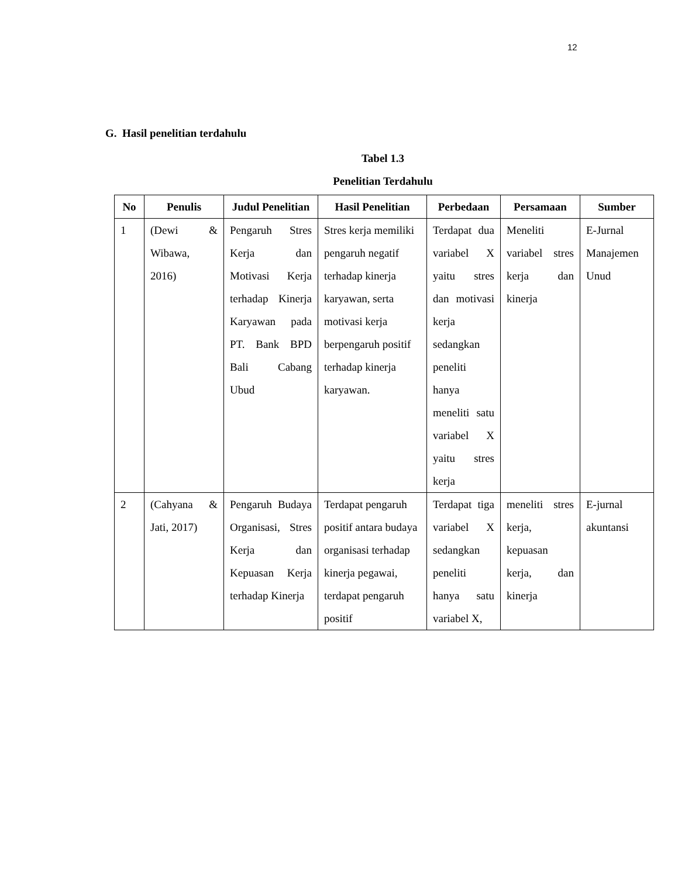12
G. Hasil penelitian terdahulu
Tabel 1.3
Penelitian Terdahulu
| No | Penulis | Judul Penelitian | Hasil Penelitian | Perbedaan | Persamaan | Sumber |
| --- | --- | --- | --- | --- | --- | --- |
| 1 | (Dewi & Wibawa, 2016) | Pengaruh Stres Kerja dan Motivasi Kerja terhadap Kinerja Karyawan pada PT. Bank BPD Bali Cabang Ubud | Stres kerja memiliki pengaruh negatif terhadap kinerja karyawan, serta motivasi kerja berpengaruh positif terhadap kinerja karyawan. | Terdapat dua variabel X yaitu stres dan motivasi kerja sedangkan peneliti hanya meneliti satu variabel X yaitu stres kerja | Meneliti variabel stres kerja dan kinerja | E-Jurnal Manajemen Unud |
| 2 | (Cahyana & Jati, 2017) | Pengaruh Budaya Organisasi, Stres Kerja dan Kepuasan Kerja terhadap Kinerja | Terdapat pengaruh positif antara budaya organisasi terhadap kinerja pegawai, terdapat pengaruh positif | Terdapat tiga variabel X sedangkan peneliti hanya satu variabel X, | meneliti stres kerja, kepuasan kerja, dan kinerja | E-jurnal akuntansi |